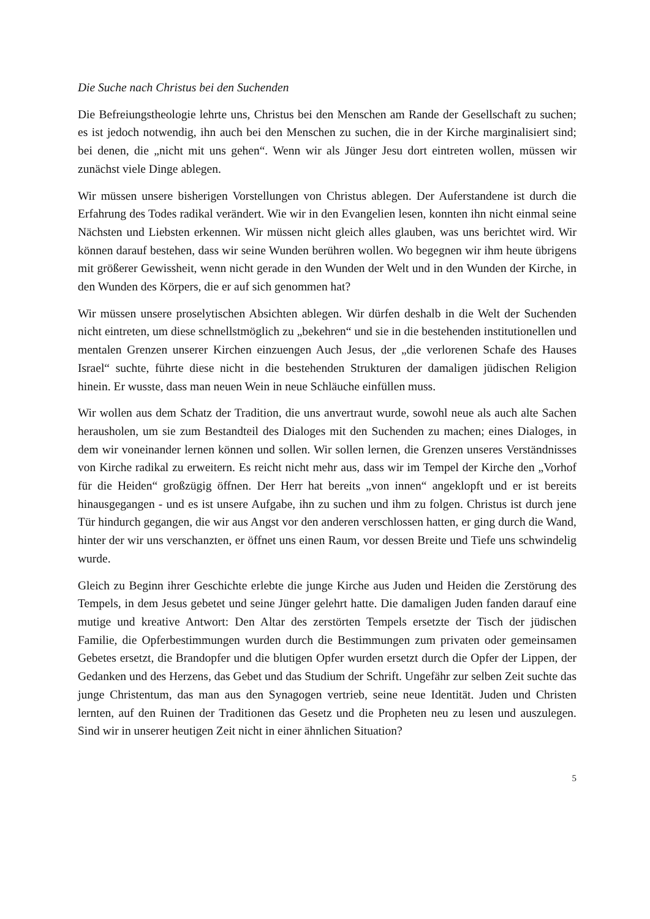Die Suche nach Christus bei den Suchenden
Die Befreiungstheologie lehrte uns, Christus bei den Menschen am Rande der Gesellschaft zu suchen; es ist jedoch notwendig, ihn auch bei den Menschen zu suchen, die in der Kirche marginalisiert sind; bei denen, die „nicht mit uns gehen“. Wenn wir als Jünger Jesu dort eintreten wollen, müssen wir zunächst viele Dinge ablegen.
Wir müssen unsere bisherigen Vorstellungen von Christus ablegen. Der Auferstandene ist durch die Erfahrung des Todes radikal verändert. Wie wir in den Evangelien lesen, konnten ihn nicht einmal seine Nächsten und Liebsten erkennen. Wir müssen nicht gleich alles glauben, was uns berichtet wird. Wir können darauf bestehen, dass wir seine Wunden berühren wollen. Wo begegnen wir ihm heute übrigens mit größerer Gewissheit, wenn nicht gerade in den Wunden der Welt und in den Wunden der Kirche, in den Wunden des Körpers, die er auf sich genommen hat?
Wir müssen unsere proselytischen Absichten ablegen. Wir dürfen deshalb in die Welt der Suchenden nicht eintreten, um diese schnellstmöglich zu „bekehren“ und sie in die bestehenden institutionellen und mentalen Grenzen unserer Kirchen einzuengen Auch Jesus, der „die verlorenen Schafe des Hauses Israel“ suchte, führte diese nicht in die bestehenden Strukturen der damaligen jüdischen Religion hinein. Er wusste, dass man neuen Wein in neue Schläuche einfüllen muss.
Wir wollen aus dem Schatz der Tradition, die uns anvertraut wurde, sowohl neue als auch alte Sachen herausholen, um sie zum Bestandteil des Dialoges mit den Suchenden zu machen; eines Dialoges, in dem wir voneinander lernen können und sollen. Wir sollen lernen, die Grenzen unseres Verständnisses von Kirche radikal zu erweitern. Es reicht nicht mehr aus, dass wir im Tempel der Kirche den „Vorhof für die Heiden“ großzügig öffnen. Der Herr hat bereits „von innen“ angeklopft und er ist bereits hinausgegangen - und es ist unsere Aufgabe, ihn zu suchen und ihm zu folgen. Christus ist durch jene Tür hindurch gegangen, die wir aus Angst vor den anderen verschlossen hatten, er ging durch die Wand, hinter der wir uns verschanzten, er öffnet uns einen Raum, vor dessen Breite und Tiefe uns schwindelig wurde.
Gleich zu Beginn ihrer Geschichte erlebte die junge Kirche aus Juden und Heiden die Zerstörung des Tempels, in dem Jesus gebetet und seine Jünger gelehrt hatte. Die damaligen Juden fanden darauf eine mutige und kreative Antwort: Den Altar des zerstörten Tempels ersetzte der Tisch der jüdischen Familie, die Opferbestimmungen wurden durch die Bestimmungen zum privaten oder gemeinsamen Gebetes ersetzt, die Brandopfer und die blutigen Opfer wurden ersetzt durch die Opfer der Lippen, der Gedanken und des Herzens, das Gebet und das Studium der Schrift. Ungefähr zur selben Zeit suchte das junge Christentum, das man aus den Synagogen vertrieb, seine neue Identität. Juden und Christen lernten, auf den Ruinen der Traditionen das Gesetz und die Propheten neu zu lesen und auszulegen. Sind wir in unserer heutigen Zeit nicht in einer ähnlichen Situation?
5